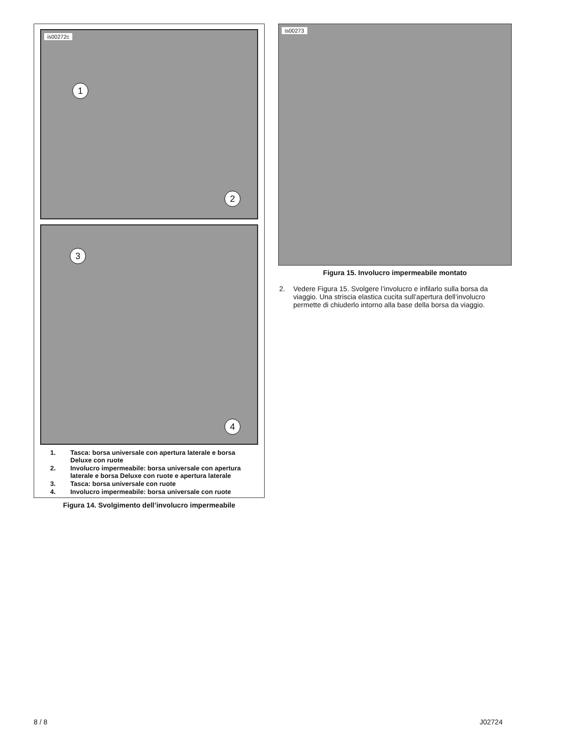is00272c
1
2
3
4
1. Tasca: borsa universale con apertura laterale e borsa Deluxe con ruote
2. Involucro impermeabile: borsa universale con apertura laterale e borsa Deluxe con ruote e apertura laterale
3. Tasca: borsa universale con ruote
4. Involucro impermeabile: borsa universale con ruote
Figura 14. Svolgimento dell’involucro impermeabile
is00273
Figura 15. Involucro impermeabile montato
2. Vedere Figura 15. Svolgere l’involucro e infilarlo sulla borsa da viaggio. Una striscia elastica cucita sull’apertura dell’involucro permette di chiuderlo intorno alla base della borsa da viaggio.
8 / 8 J02724